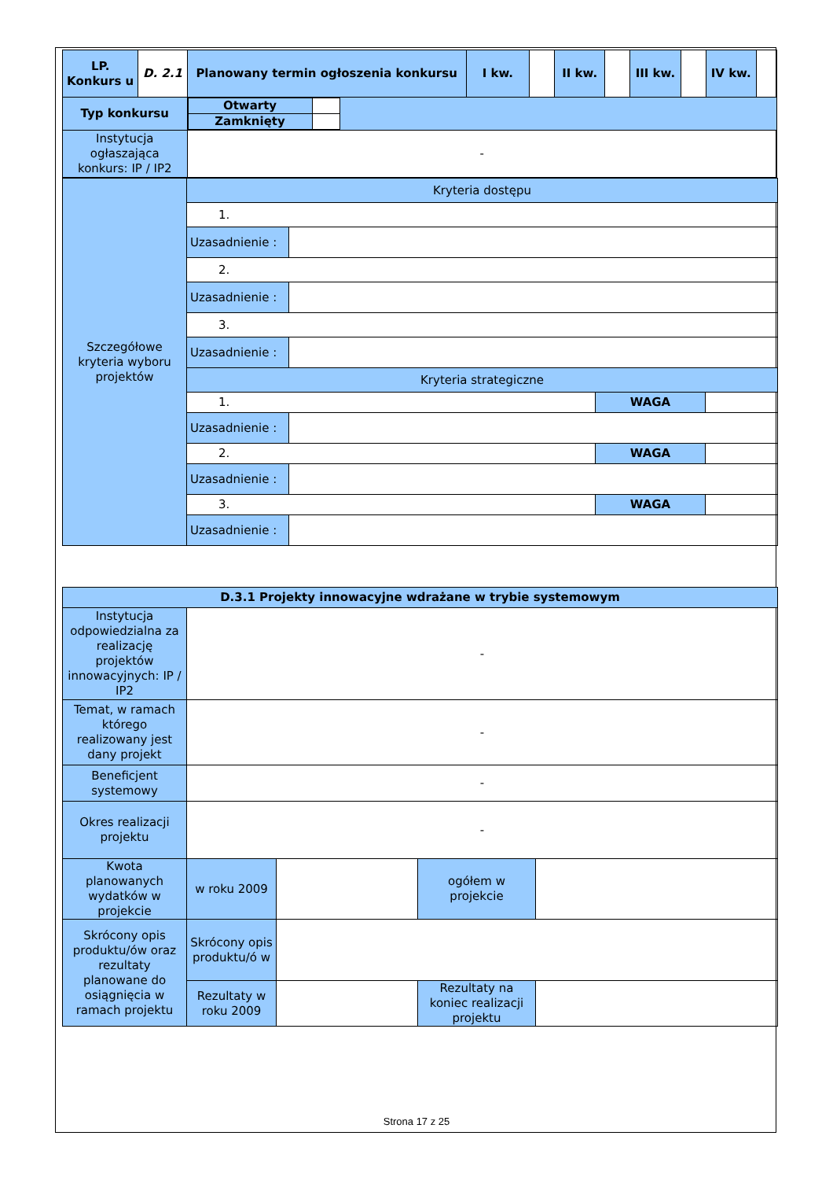| LP. Konkurs u | D. 2.1 | Planowany termin ogłoszenia konkursu | I kw. | | II kw. | | III kw. | | IV kw. | |
| Typ konkursu | | / Otwarty / / / Zamknięty / / | | | | | | | | |
| Instytucja ogłaszająca konkurs: IP / IP2 | | - | | | | | | | | |
| Szczegółowe kryteria wyboru projektów | Kryteria dostępu | | | |
| | 1. | | | |
| | Uzasadnienie : | | | |
| | 2. | | | |
| | Uzasadnienie : | | | |
| | 3. | | | |
| | Uzasadnienie : | | | |
| | Kryteria strategiczne | | | |
| | 1. | | WAGA | |
| | Uzasadnienie : | | | |
| | 2. | | WAGA | |
| | Uzasadnienie : | | | |
| | 3. | | WAGA | |
| | Uzasadnienie : | | | |
| D.3.1 Projekty innowacyjne wdrażane w trybie systemowym | | | | |
| Instytucja odpowiedzialna za realizację projektów innowacyjnych: IP / IP2 | - | | | |
| Temat, w ramach którego realizowany jest dany projekt | - | | | |
| Beneficjent systemowy | - | | | |
| Okres realizacji projektu | - | | | |
| Kwota planowanych wydatków w projekcie | w roku 2009 | | ogółem w projekcie | |
| Skrócony opis produktu/ów oraz rezultaty planowane do osiągnięcia w ramach projektu | Skrócony opis produktu/ó w | | | |
| | Rezultaty w roku 2009 | | Rezultaty na koniec realizacji projektu | |
Strona 17 z 25